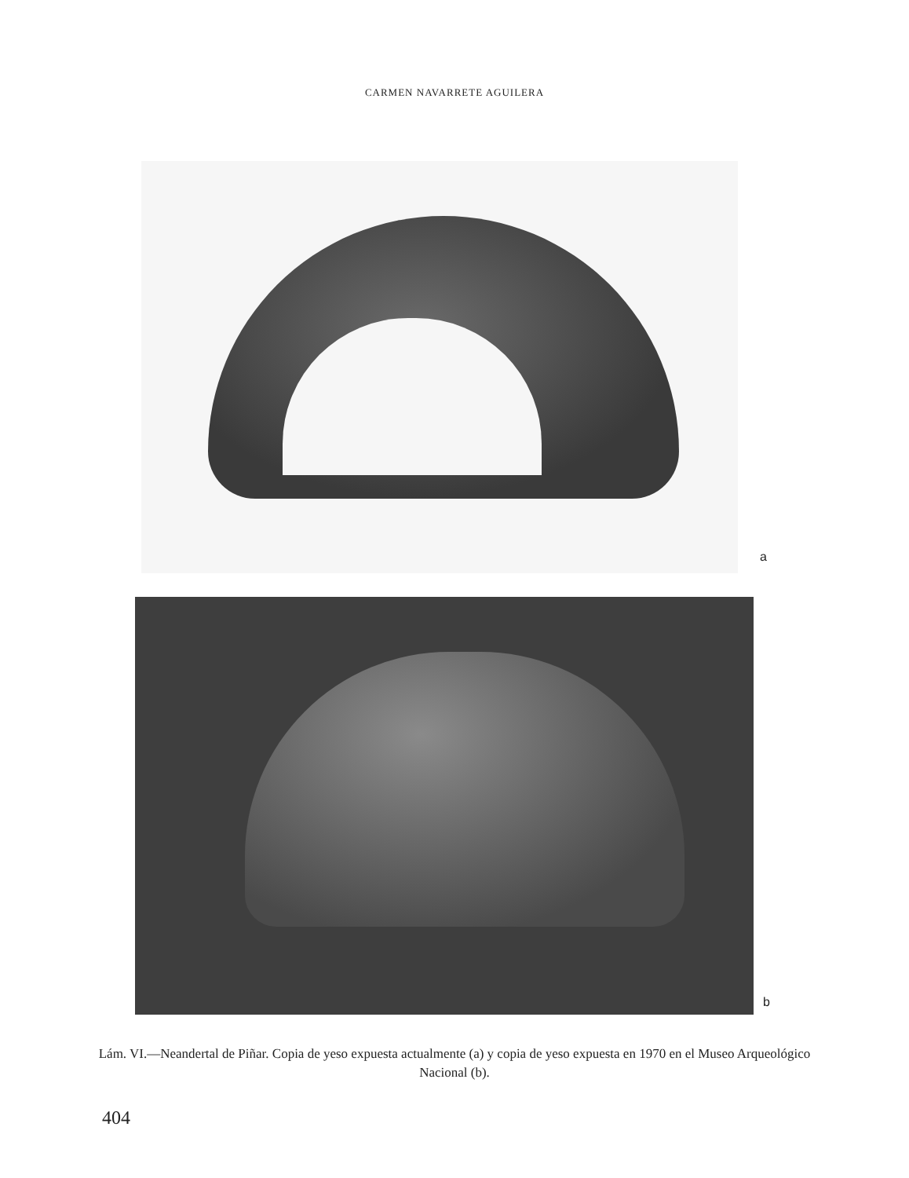CARMEN NAVARRETE AGUILERA
a
b
Lám. VI.—Neandertal de Piñar. Copia de yeso expuesta actualmente (a) y copia de yeso expuesta en 1970 en el Museo Arqueológico Nacional (b).
404